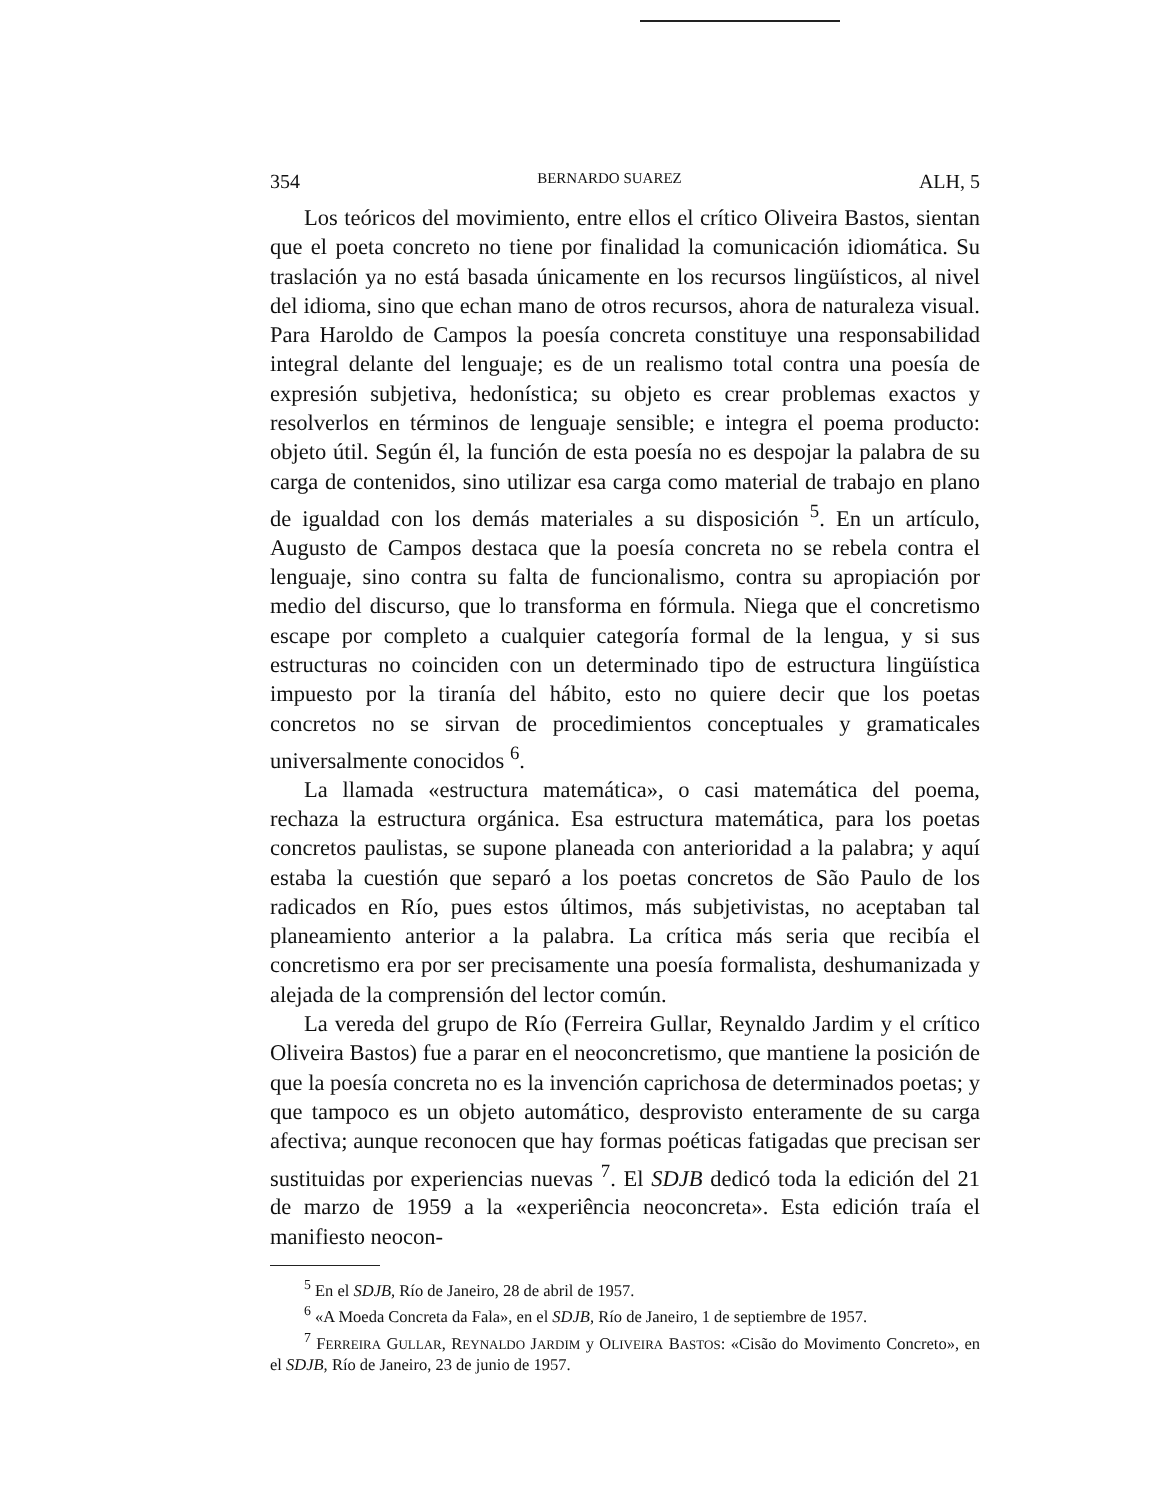354 BERNARDO SUAREZ ALH, 5
Los teóricos del movimiento, entre ellos el crítico Oliveira Bastos, sientan que el poeta concreto no tiene por finalidad la comunicación idiomática. Su traslación ya no está basada únicamente en los recursos lingüísticos, al nivel del idioma, sino que echan mano de otros recursos, ahora de naturaleza visual. Para Haroldo de Campos la poesía concreta constituye una responsabilidad integral delante del lenguaje; es de un realismo total contra una poesía de expresión subjetiva, hedonística; su objeto es crear problemas exactos y resolverlos en términos de lenguaje sensible; e integra el poema producto: objeto útil. Según él, la función de esta poesía no es despojar la palabra de su carga de contenidos, sino utilizar esa carga como material de trabajo en plano de igualdad con los demás materiales a su disposición <sup>5</sup>. En un artículo, Augusto de Campos destaca que la poesía concreta no se rebela contra el lenguaje, sino contra su falta de funcionalismo, contra su apropiación por medio del discurso, que lo transforma en fórmula. Niega que el concretismo escape por completo a cualquier categoría formal de la lengua, y si sus estructuras no coinciden con un determinado tipo de estructura lingüística impuesto por la tiranía del hábito, esto no quiere decir que los poetas concretos no se sirvan de procedimientos conceptuales y gramaticales universalmente conocidos <sup>6</sup>.
La llamada «estructura matemática», o casi matemática del poema, rechaza la estructura orgánica. Esa estructura matemática, para los poetas concretos paulistas, se supone planeada con anterioridad a la palabra; y aquí estaba la cuestión que separó a los poetas concretos de São Paulo de los radicados en Río, pues estos últimos, más subjetivistas, no aceptaban tal planeamiento anterior a la palabra. La crítica más seria que recibía el concretismo era por ser precisamente una poesía formalista, deshumanizada y alejada de la comprensión del lector común.
La vereda del grupo de Río (Ferreira Gullar, Reynaldo Jardim y el crítico Oliveira Bastos) fue a parar en el neoconcretismo, que mantiene la posición de que la poesía concreta no es la invención caprichosa de determinados poetas; y que tampoco es un objeto automático, desprovisto enteramente de su carga afectiva; aunque reconocen que hay formas poéticas fatigadas que precisan ser sustituidas por experiencias nuevas <sup>7</sup>. El SDJB dedicó toda la edición del 21 de marzo de 1959 a la «experiência neoconcreta». Esta edición traía el manifiesto neocon-
<sup>5</sup> En el SDJB, Río de Janeiro, 28 de abril de 1957.
<sup>6</sup> «A Moeda Concreta da Fala», en el SDJB, Río de Janeiro, 1 de septiembre de 1957.
<sup>7</sup> FERREIRA GULLAR, REYNALDO JARDIM y OLIVEIRA BASTOS: «Cisão do Movimento Concreto», en el SDJB, Río de Janeiro, 23 de junio de 1957.